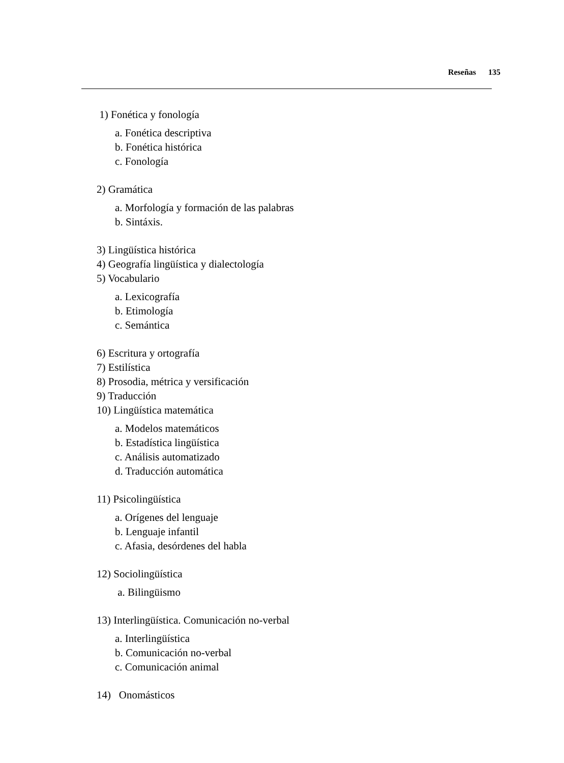Reseñas 135
1) Fonética y fonología
a. Fonética descriptiva
b. Fonética histórica
c. Fonología
2) Gramática
a. Morfología y formación de las palabras
b. Sintáxis.
3) Lingüística histórica
4) Geografía lingüística y dialectología
5) Vocabulario
a. Lexicografía
b. Etimología
c. Semántica
6) Escritura y ortografía
7) Estilística
8) Prosodia, métrica y versificación
9) Traducción
10) Lingüística matemática
a. Modelos matemáticos
b. Estadística lingüística
c. Análisis automatizado
d. Traducción automática
11) Psicolingüística
a. Orígenes del lenguaje
b. Lenguaje infantil
c. Afasia, desórdenes del habla
12) Sociolingüística
a. Bilingüismo
13) Interlingüística. Comunicación no-verbal
a. Interlingüística
b. Comunicación no-verbal
c. Comunicación animal
14) Onomásticos